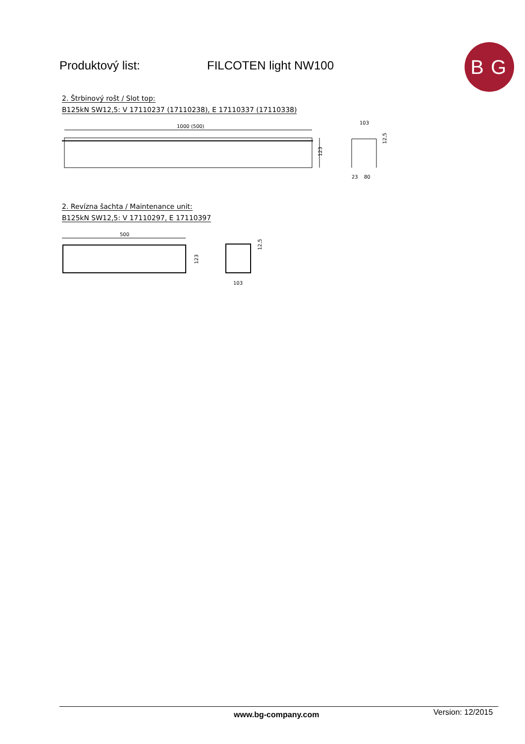Produktový list: FILCOTEN light NW100
B
G
2. Štrbinový rošt / Slot top:
B125kN SW12,5: V 17110237 (17110238), E 17110337 (17110338)
1000 (500)
123
103
23
80
12,5
2. Revízna šachta / Maintenance unit:
B125kN SW12,5: V 17110297, E 17110397
500
123
103
12,5
www.bg-company.com Version: 12/2015